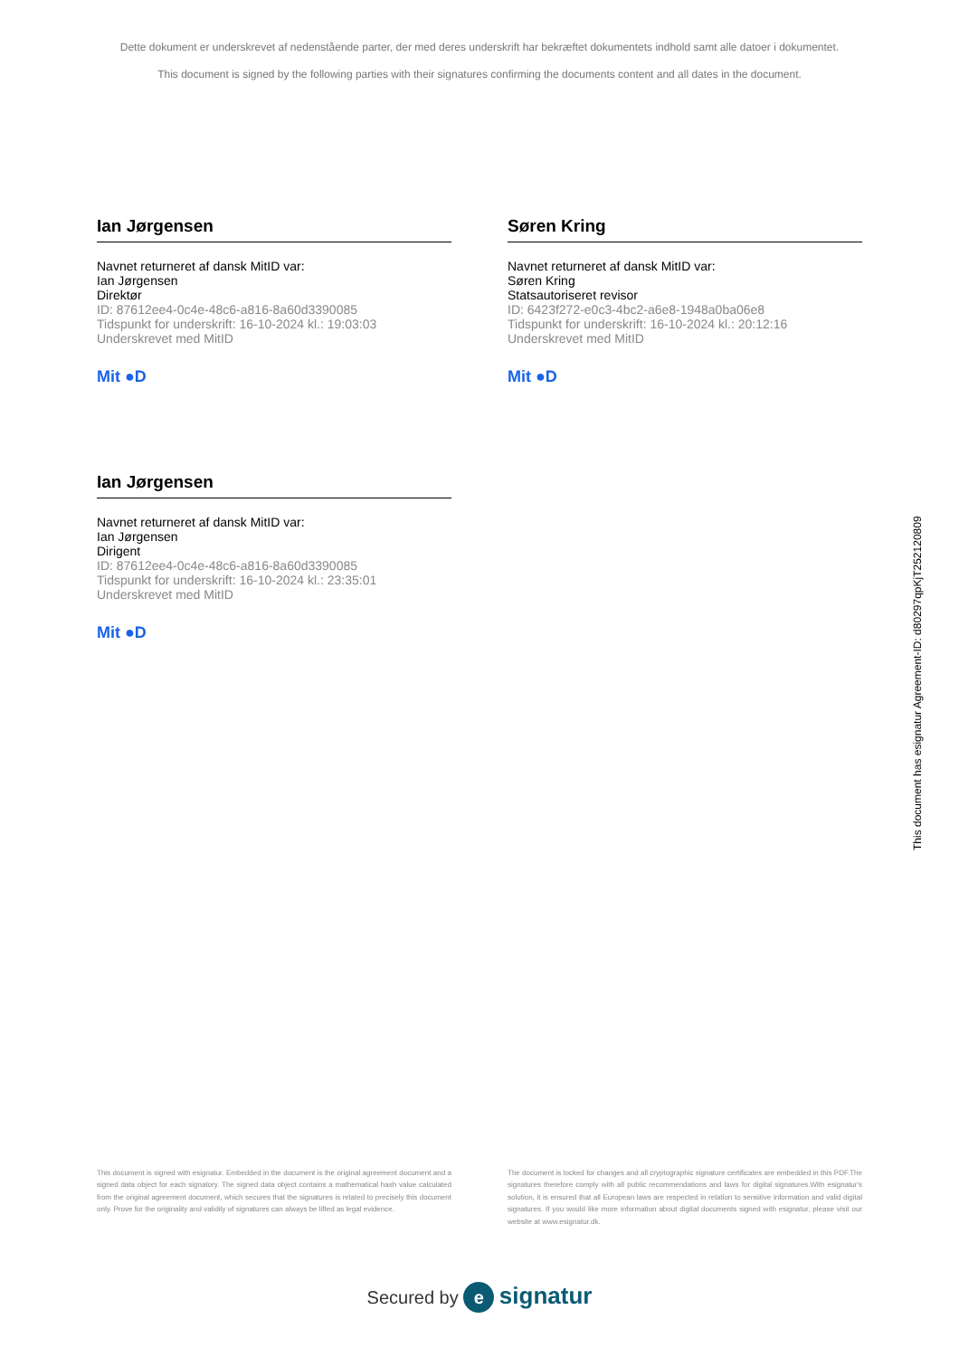Dette dokument er underskrevet af nedenstående parter, der med deres underskrift har bekræftet dokumentets indhold samt alle datoer i dokumentet.
This document is signed by the following parties with their signatures confirming the documents content and all dates in the document.
Ian Jørgensen
Navnet returneret af dansk MitID var:
Ian Jørgensen
Direktør
ID: 87612ee4-0c4e-48c6-a816-8a60d3390085
Tidspunkt for underskrift: 16-10-2024 kl.: 19:03:03
Underskrevet med MitID
Mit ●D
Søren Kring
Navnet returneret af dansk MitID var:
Søren Kring
Statsautoriseret revisor
ID: 6423f272-e0c3-4bc2-a6e8-1948a0ba06e8
Tidspunkt for underskrift: 16-10-2024 kl.: 20:12:16
Underskrevet med MitID
Mit ●D
Ian Jørgensen
Navnet returneret af dansk MitID var:
Ian Jørgensen
Dirigent
ID: 87612ee4-0c4e-48c6-a816-8a60d3390085
Tidspunkt for underskrift: 16-10-2024 kl.: 23:35:01
Underskrevet med MitID
Mit ●D
This document has esignatur Agreement-ID: d80297qpKjT252120809
This document is signed with esignatur. Embedded in the document is the original agreement document and a signed data object for each signatory. The signed data object contains a mathematical hash value calculated from the original agreement document, which secures that the signatures is related to precisely this document only. Prove for the originality and validity of signatures can always be lifted as legal evidence.
The document is locked for changes and all cryptographic signature certificates are embedded in this PDF.The signatures therefore comply with all public recommendations and laws for digital signatures.With esignatur's solution, it is ensured that all European laws are respected in relation to sensitive information and valid digital signatures. If you would like more information about digital documents signed with esignatur, please visit our website at www.esignatur.dk.
Secured by e signatur